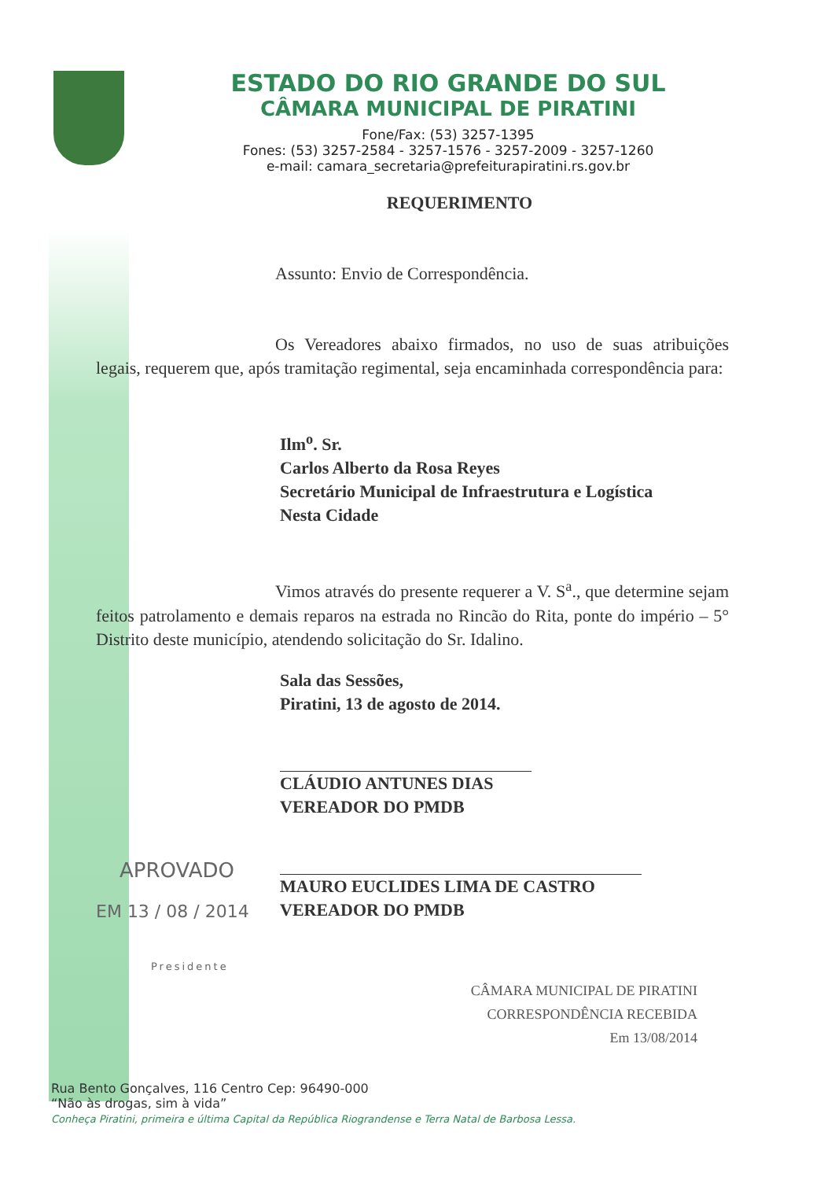ESTADO DO RIO GRANDE DO SUL
CÂMARA MUNICIPAL DE PIRATINI
Fone/Fax: (53) 3257-1395
Fones: (53) 3257-2584 - 3257-1576 - 3257-2009 - 3257-1260
e-mail: camara_secretaria@prefeiturapiratini.rs.gov.br
REQUERIMENTO
Assunto: Envio de Correspondência.
Os Vereadores abaixo firmados, no uso de suas atribuições legais, requerem que, após tramitação regimental, seja encaminhada correspondência para:
Ilm<sup>o</sup>. Sr.
Carlos Alberto da Rosa Reyes
Secretário Municipal de Infraestrutura e Logística
Nesta Cidade
Vimos através do presente requerer a V. S<sup>a</sup>., que determine sejam feitos patrolamento e demais reparos na estrada no Rincão do Rita, ponte do império – 5° Distrito deste município, atendendo solicitação do Sr. Idalino.
Sala das Sessões,
Piratini, 13 de agosto de 2014.
CLÁUDIO ANTUNES DIAS
VEREADOR DO PMDB
APROVADO
MAURO EUCLIDES LIMA DE CASTRO
VEREADOR DO PMDB
EM 13 / 08 / 2014
Presidente
CÂMARA MUNICIPAL DE PIRATINI
CORRESPONDÊNCIA RECEBIDA
Em 13/08/2014
Rua Bento Gonçalves, 116 Centro Cep: 96490-000
“Não às drogas, sim à vida”
Conheça Piratini, primeira e última Capital da República Riograndense e Terra Natal de Barbosa Lessa.